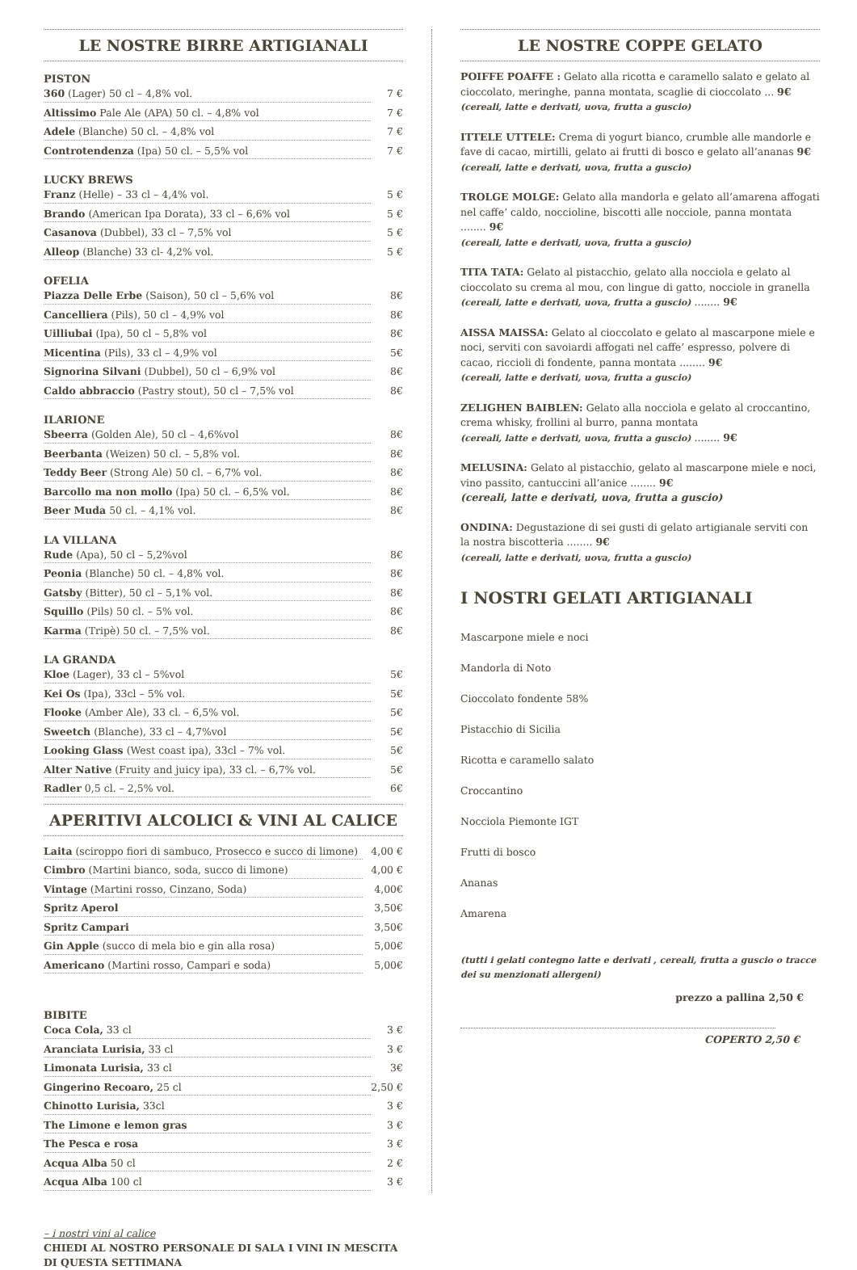LE NOSTRE BIRRE ARTIGIANALI
PISTON
360 (Lager) 50 cl – 4,8% vol. 7 €
Altissimo Pale Ale (APA) 50 cl. – 4,8% vol 7 €
Adele (Blanche) 50 cl. – 4,8% vol 7 €
Controtendenza (Ipa) 50 cl. – 5,5% vol 7 €
LUCKY BREWS
Franz (Helle) – 33 cl – 4,4% vol. 5 €
Brando (American Ipa Dorata), 33 cl – 6,6% vol 5 €
Casanova (Dubbel), 33 cl – 7,5% vol 5 €
Alleop (Blanche) 33 cl- 4,2% vol. 5 €
OFELIA
Piazza Delle Erbe (Saison), 50 cl – 5,6% vol 8€
Cancelliera (Pils), 50 cl – 4,9% vol 8€
Uilliubai (Ipa), 50 cl – 5,8% vol 8€
Micentina (Pils), 33 cl – 4,9% vol 5€
Signorina Silvani (Dubbel), 50 cl – 6,9% vol 8€
Caldo abbraccio (Pastry stout), 50 cl – 7,5% vol 8€
ILARIONE
Sbeerra (Golden Ale), 50 cl – 4,6%vol 8€
Beerbanta (Weizen) 50 cl. – 5,8% vol. 8€
Teddy Beer (Strong Ale) 50 cl. – 6,7% vol. 8€
Barcollo ma non mollo (Ipa) 50 cl. – 6,5% vol. 8€
Beer Muda 50 cl. – 4,1% vol. 8€
LA VILLANA
Rude (Apa), 50 cl – 5,2%vol 8€
Peonia (Blanche) 50 cl. – 4,8% vol. 8€
Gatsby (Bitter), 50 cl – 5,1% vol. 8€
Squillo (Pils) 50 cl. – 5% vol. 8€
Karma (Tripè) 50 cl. – 7,5% vol. 8€
LA GRANDA
Kloe (Lager), 33 cl – 5%vol 5€
Kei Os (Ipa), 33cl – 5% vol. 5€
Flooke (Amber Ale), 33 cl. – 6,5% vol. 5€
Sweetch (Blanche), 33 cl – 4,7%vol 5€
Looking Glass (West coast ipa), 33cl – 7% vol. 5€
Alter Native (Fruity and juicy ipa), 33 cl. – 6,7% vol. 5€
Radler 0,5 cl. – 2,5% vol. 6€
APERITIVI ALCOLICI & VINI AL CALICE
Laita (sciroppo fiori di sambuco, Prosecco e succo di limone) 4,00 €
Cimbro (Martini bianco, soda, succo di limone) 4,00 €
Vintage (Martini rosso, Cinzano, Soda) 4,00€
Spritz Aperol 3,50€
Spritz Campari 3,50€
Gin Apple (succo di mela bio e gin alla rosa) 5,00€
Americano (Martini rosso, Campari e soda) 5,00€
BIBITE
Coca Cola, 33 cl 3 €
Aranciata Lurisia, 33 cl 3 €
Limonata Lurisia, 33 cl 3€
Gingerino Recoaro, 25 cl 2,50 €
Chinotto Lurisia, 33cl 3 €
The Limone e lemon gras 3 €
The Pesca e rosa 3 €
Acqua Alba 50 cl 2 €
Acqua Alba 100 cl 3 €
– i nostri vini al calice
CHIEDI AL NOSTRO PERSONALE DI SALA I VINI IN MESCITA DI QUESTA SETTIMANA
LE NOSTRE COPPE GELATO
POIFFE POAFFE : Gelato alla ricotta e caramello salato e gelato al cioccolato, meringhe, panna montata, scaglie di cioccolato ... 9€
(cereali, latte e derivati, uova, frutta a guscio)
ITTELE UTTELE: Crema di yogurt bianco, crumble alle mandorle e fave di cacao, mirtilli, gelato ai frutti di bosco e gelato all’ananas 9€
(cereali, latte e derivati, uova, frutta a guscio)
TROLGE MOLGE: Gelato alla mandorla e gelato all’amarena affogati nel caffe’ caldo, noccioline, biscotti alle nocciole, panna montata ........ 9€
(cereali, latte e derivati, uova, frutta a guscio)
TITA TATA: Gelato al pistacchio, gelato alla nocciola e gelato al cioccolato su crema al mou, con lingue di gatto, nocciole in granella
(cereali, latte e derivati, uova, frutta a guscio) ........ 9€
AISSA MAISSA: Gelato al cioccolato e gelato al mascarpone miele e noci, serviti con savoiardi affogati nel caffe’ espresso, polvere di cacao, riccioli di fondente, panna montata ........ 9€
(cereali, latte e derivati, uova, frutta a guscio)
ZELIGHEN BAIBLEN: Gelato alla nocciola e gelato al croccantino, crema whisky, frollini al burro, panna montata
(cereali, latte e derivati, uova, frutta a guscio) ........ 9€
MELUSINA: Gelato al pistacchio, gelato al mascarpone miele e noci, vino passito, cantuccini all’anice ........ 9€
(cereali, latte e derivati, uova, frutta a guscio)
ONDINA: Degustazione di sei gusti di gelato artigianale serviti con la nostra biscotteria ........ 9€
(cereali, latte e derivati, uova, frutta a guscio)
I NOSTRI GELATI ARTIGIANALI
Mascarpone miele e noci
Mandorla di Noto
Cioccolato fondente 58%
Pistacchio di Sicilia
Ricotta e caramello salato
Croccantino
Nocciola Piemonte IGT
Frutti di bosco
Ananas
Amarena
(tutti i gelati contegno latte e derivati , cereali, frutta a guscio o tracce dei su menzionati allergeni)
prezzo a pallina 2,50 €
COPERTO 2,50 €